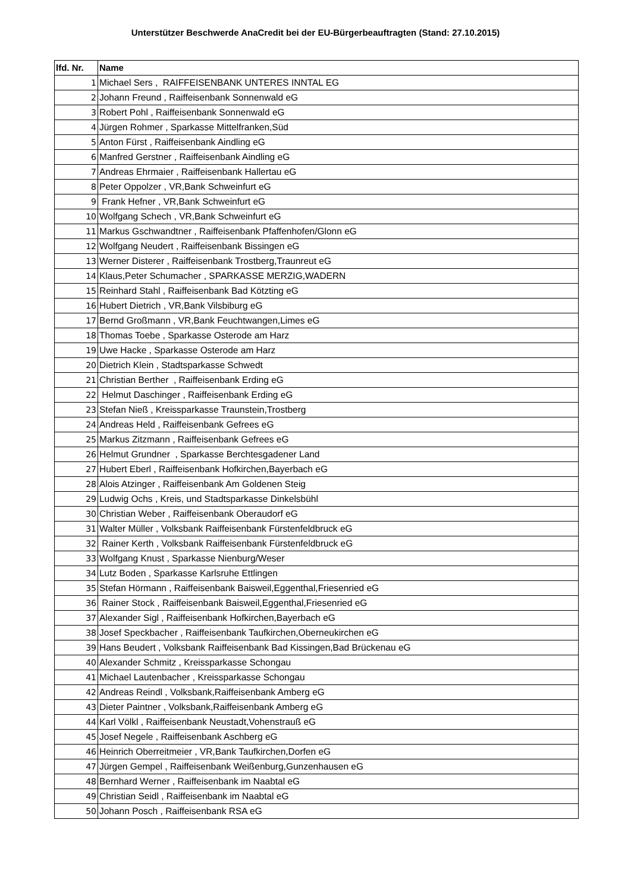Unterstützer Beschwerde AnaCredit bei der EU-Bürgerbeauftragten (Stand: 27.10.2015)
| lfd. Nr. | Name |
| --- | --- |
| 1 | Michael Sers , RAIFFEISENBANK UNTERES INNTAL EG |
| 2 | Johann Freund , Raiffeisenbank Sonnenwald eG |
| 3 | Robert Pohl , Raiffeisenbank Sonnenwald eG |
| 4 | Jürgen Rohmer , Sparkasse Mittelfranken,Süd |
| 5 | Anton Fürst , Raiffeisenbank Aindling eG |
| 6 | Manfred Gerstner , Raiffeisenbank Aindling eG |
| 7 | Andreas Ehrmaier , Raiffeisenbank Hallertau eG |
| 8 | Peter Oppolzer , VR,Bank Schweinfurt eG |
| 9 | Frank Hefner , VR,Bank Schweinfurt eG |
| 10 | Wolfgang Schech , VR,Bank Schweinfurt eG |
| 11 | Markus Gschwandtner , Raiffeisenbank Pfaffenhofen/Glonn eG |
| 12 | Wolfgang Neudert , Raiffeisenbank Bissingen eG |
| 13 | Werner Disterer , Raiffeisenbank Trostberg,Traunreut eG |
| 14 | Klaus,Peter Schumacher , SPARKASSE MERZIG,WADERN |
| 15 | Reinhard Stahl , Raiffeisenbank Bad Kötzting eG |
| 16 | Hubert Dietrich , VR,Bank Vilsbiburg eG |
| 17 | Bernd Großmann , VR,Bank Feuchtwangen,Limes eG |
| 18 | Thomas Toebe , Sparkasse Osterode am Harz |
| 19 | Uwe Hacke , Sparkasse Osterode am Harz |
| 20 | Dietrich Klein , Stadtsparkasse Schwedt |
| 21 | Christian Berther , Raiffeisenbank Erding eG |
| 22 | Helmut Daschinger , Raiffeisenbank Erding eG |
| 23 | Stefan Nieß , Kreissparkasse Traunstein,Trostberg |
| 24 | Andreas Held , Raiffeisenbank Gefrees eG |
| 25 | Markus Zitzmann , Raiffeisenbank Gefrees eG |
| 26 | Helmut Grundner , Sparkasse Berchtesgadener Land |
| 27 | Hubert Eberl , Raiffeisenbank Hofkirchen,Bayerbach eG |
| 28 | Alois Atzinger , Raiffeisenbank Am Goldenen Steig |
| 29 | Ludwig Ochs , Kreis, und Stadtsparkasse Dinkelsbühl |
| 30 | Christian Weber , Raiffeisenbank Oberaudorf eG |
| 31 | Walter Müller , Volksbank Raiffeisenbank Fürstenfeldbruck eG |
| 32 | Rainer Kerth , Volksbank Raiffeisenbank Fürstenfeldbruck eG |
| 33 | Wolfgang Knust , Sparkasse Nienburg/Weser |
| 34 | Lutz Boden , Sparkasse Karlsruhe Ettlingen |
| 35 | Stefan Hörmann , Raiffeisenbank Baisweil,Eggenthal,Friesenried eG |
| 36 | Rainer Stock , Raiffeisenbank Baisweil,Eggenthal,Friesenried eG |
| 37 | Alexander Sigl , Raiffeisenbank Hofkirchen,Bayerbach eG |
| 38 | Josef Speckbacher , Raiffeisenbank Taufkirchen,Oberneukirchen eG |
| 39 | Hans Beudert , Volksbank Raiffeisenbank Bad Kissingen,Bad Brückenau eG |
| 40 | Alexander Schmitz , Kreissparkasse Schongau |
| 41 | Michael Lautenbacher , Kreissparkasse Schongau |
| 42 | Andreas Reindl , Volksbank,Raiffeisenbank Amberg eG |
| 43 | Dieter Paintner , Volksbank,Raiffeisenbank Amberg eG |
| 44 | Karl Völkl , Raiffeisenbank Neustadt,Vohenstrauß eG |
| 45 | Josef Negele , Raiffeisenbank Aschberg eG |
| 46 | Heinrich Oberreitmeier , VR,Bank Taufkirchen,Dorfen eG |
| 47 | Jürgen Gempel , Raiffeisenbank Weißenburg,Gunzenhausen eG |
| 48 | Bernhard Werner , Raiffeisenbank im Naabtal eG |
| 49 | Christian Seidl , Raiffeisenbank im Naabtal eG |
| 50 | Johann Posch , Raiffeisenbank RSA eG |